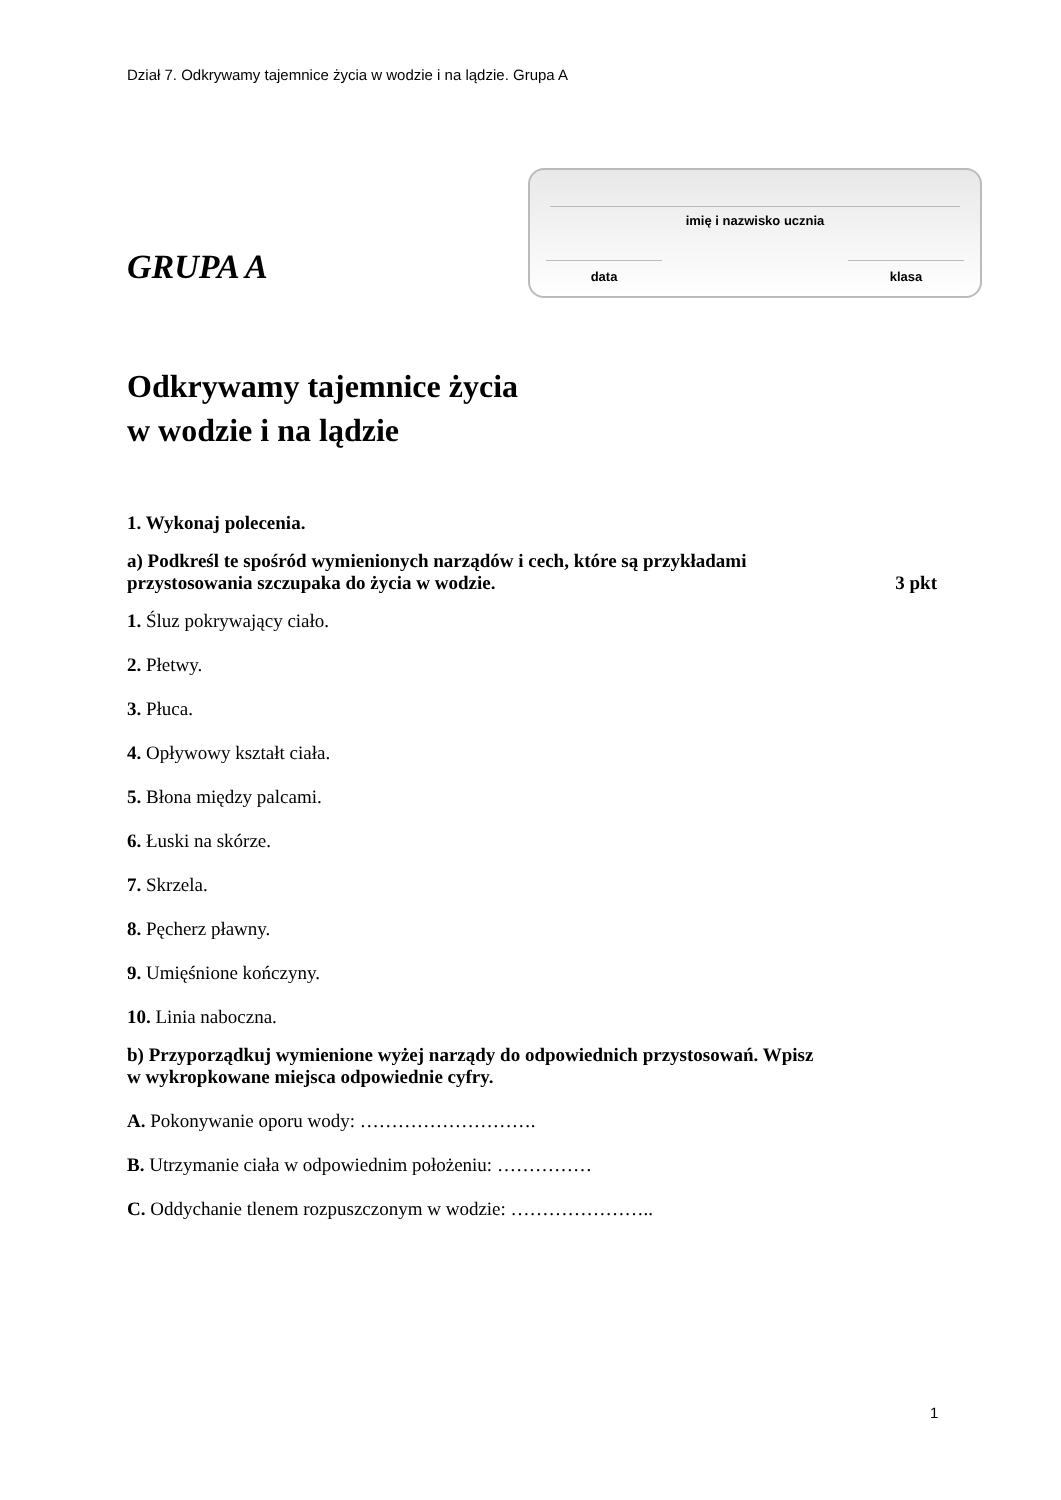Dział 7. Odkrywamy tajemnice życia w wodzie i na lądzie. Grupa A
GRUPA A
imię i nazwisko ucznia
data klasa
Odkrywamy tajemnice życia
w wodzie i na lądzie
1. Wykonaj polecenia.
a) Podkreśl te spośród wymienionych narządów i cech, które są przykładami
przystosowania szczupaka do życia w wodzie. 3 pkt
1. Śluz pokrywający ciało.
2. Płetwy.
3. Płuca.
4. Opływowy kształt ciała.
5. Błona między palcami.
6. Łuski na skórze.
7. Skrzela.
8. Pęcherz pławny.
9. Umięśnione kończyny.
10. Linia naboczna.
b) Przyporządkuj wymienione wyżej narządy do odpowiednich przystosowań. Wpisz
w wykropkowane miejsca odpowiednie cyfry.
A. Pokonywanie oporu wody: ……………………….
B. Utrzymanie ciała w odpowiednim położeniu: ……………
C. Oddychanie tlenem rozpuszczonym w wodzie: …………………..
1